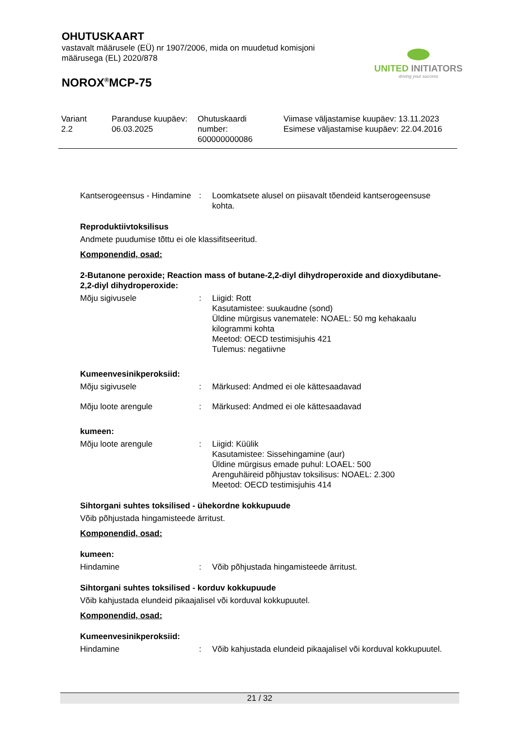OHUTUSKAART
vastavalt määrusele (EÜ) nr 1907/2006, mida on muudetud komisjoni määrusega (EL) 2020/878
NOROX<sup>®</sup>MCP-75
UNITED INITIATORS
driving your success
| Variant 2.2 | Paranduse kuupäev: 06.03.2025 | Ohutuskaardi number: 600000000086 | Viimase väljastamise kuupäev: 13.11.2023 Esimese väljastamise kuupäev: 22.04.2016 |
Kantserogeensus - Hindamine
: Loomkatsete alusel on piisavalt tõendeid kantserogeensuse kohta.
Reproduktiivtoksilisus
Andmete puudumise tõttu ei ole klassifitseeritud.
Komponendid, osad:
2-Butanone peroxide; Reaction mass of butane-2,2-diyl dihydroperoxide and dioxydibutane-2,2-diyl dihydroperoxide:
Mõju sigivusele : Liigid: Rott
Kasutamistee: suukaudne (sond)
Üldine mürgisus vanematele: NOAEL: 50 mg kehakaalu kilogrammi kohta
Meetod: OECD testimisjuhis 421
Tulemus: negatiivne
Kumeenvesinikperoksiid:
Mõju sigivusele : Märkused: Andmed ei ole kättesaadavad
Mõju loote arengule : Märkused: Andmed ei ole kättesaadavad
kumeen:
Mõju loote arengule : Liigid: Küülik
Kasutamistee: Sissehingamine (aur)
Üldine mürgisus emade puhul: LOAEL: 500
Arenguhäireid põhjustav toksilisus: NOAEL: 2.300
Meetod: OECD testimisjuhis 414
Sihtorgani suhtes toksilised - ühekordne kokkupuude
Võib põhjustada hingamisteede ärritust.
Komponendid, osad:
kumeen:
Hindamine : Võib põhjustada hingamisteede ärritust.
Sihtorgani suhtes toksilised - korduv kokkupuude
Võib kahjustada elundeid pikaajalisel või korduval kokkupuutel.
Komponendid, osad:
Kumeenvesinikperoksiid:
Hindamine : Võib kahjustada elundeid pikaajalisel või korduval kokkupuutel.
21 / 32